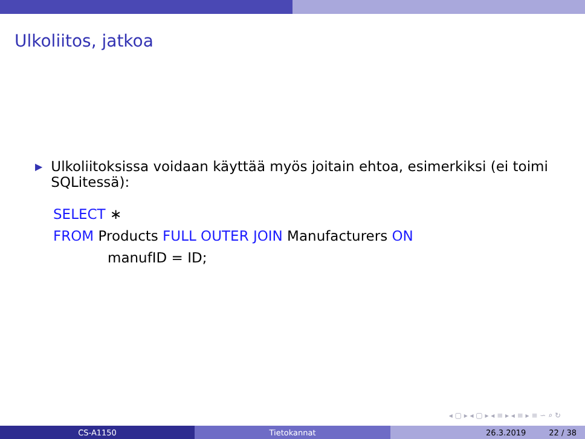Ulkoliitos, jatkoa
▶
Ulkoliitoksissa voidaan käyttää myös joitain ehtoa, esimerkiksi (ei toimi SQLitessä):
SELECT ∗
FROM Products FULL OUTER JOIN Manufacturers ON
manufID = ID;
◂ ▢ ▸ ◂ ▢ ▸ ◂ ≡ ▸ ◂ ≡ ▸ ≡ ∽ ⌕ ↻
CS-A1150 Tietokannat 26.3.2019 22 / 38